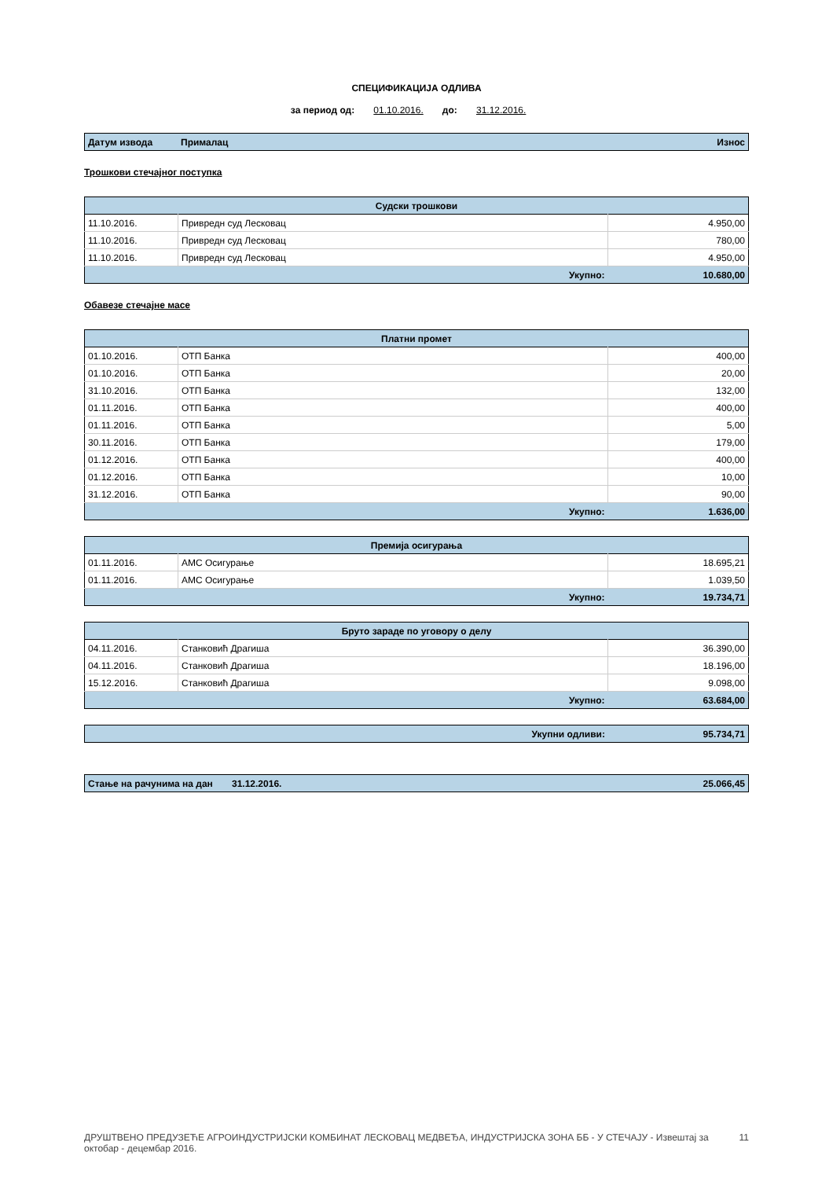СПЕЦИФИКАЦИЈА ОДЛИВА
за период од: 01.10.2016. до: 31.12.2016.
| Датум извода | Прималац | Износ |
| --- | --- | --- |
Трошкови стечајног поступка
| Судски трошкови | | |
| --- | --- | --- |
| 11.10.2016. | Привредн суд Лесковац | 4.950,00 |
| 11.10.2016. | Привредн суд Лесковац | 780,00 |
| 11.10.2016. | Привредн суд Лесковац | 4.950,00 |
| Укупно: | | 10.680,00 |
Обавезе стечајне масе
| Платни промет | | |
| --- | --- | --- |
| 01.10.2016. | ОТП Банка | 400,00 |
| 01.10.2016. | ОТП Банка | 20,00 |
| 31.10.2016. | ОТП Банка | 132,00 |
| 01.11.2016. | ОТП Банка | 400,00 |
| 01.11.2016. | ОТП Банка | 5,00 |
| 30.11.2016. | ОТП Банка | 179,00 |
| 01.12.2016. | ОТП Банка | 400,00 |
| 01.12.2016. | ОТП Банка | 10,00 |
| 31.12.2016. | ОТП Банка | 90,00 |
| Укупно: | | 1.636,00 |
| Премија осигурања | | |
| --- | --- | --- |
| 01.11.2016. | АМС Осигурање | 18.695,21 |
| 01.11.2016. | АМС Осигурање | 1.039,50 |
| Укупно: | | 19.734,71 |
| Бруто зараде по уговору о делу | | |
| --- | --- | --- |
| 04.11.2016. | Станковић Драгиша | 36.390,00 |
| 04.11.2016. | Станковић Драгиша | 18.196,00 |
| 15.12.2016. | Станковић Драгиша | 9.098,00 |
| Укупно: | | 63.684,00 |
| Укупни одливи: | 95.734,71 |
| Стање на рачунима на дан | 31.12.2016. | 25.066,45 |
ДРУШТВЕНО ПРЕДУЗЕЋЕ АГРОИНДУСТРИЈСКИ КОМБИНАТ ЛЕСКОВАЦ МЕДВЕЂА, ИНДУСТРИЈСКА ЗОНА ББ - У СТЕЧАЈУ - Извештај за октобар - децембар 2016. 11